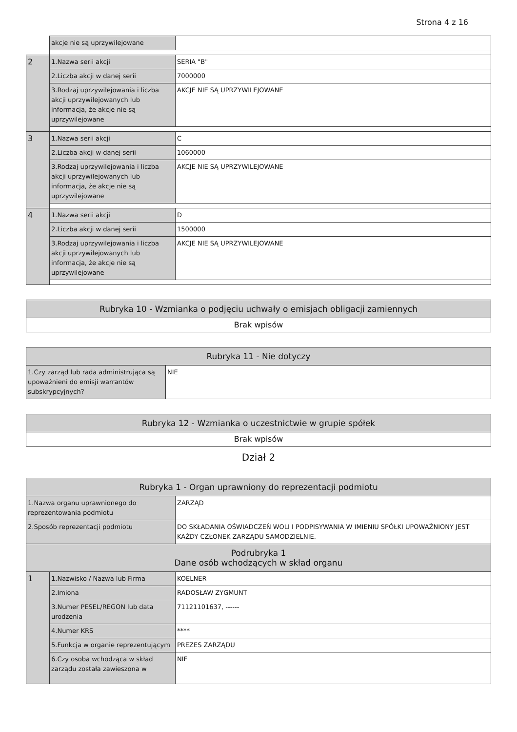Strona 4 z 16
| | akcje nie są uprzywilejowane | |
| 2 | 1.Nazwa serii akcji | SERIA "B" |
| | 2.Liczba akcji w danej serii | 7000000 |
| | 3.Rodzaj uprzywilejowania i liczba akcji uprzywilejowanych lub informacja, że akcje nie są uprzywilejowane | AKCJE NIE SĄ UPRZYWILEJOWANE |
| 3 | 1.Nazwa serii akcji | C |
| | 2.Liczba akcji w danej serii | 1060000 |
| | 3.Rodzaj uprzywilejowania i liczba akcji uprzywilejowanych lub informacja, że akcje nie są uprzywilejowane | AKCJE NIE SĄ UPRZYWILEJOWANE |
| 4 | 1.Nazwa serii akcji | D |
| | 2.Liczba akcji w danej serii | 1500000 |
| | 3.Rodzaj uprzywilejowania i liczba akcji uprzywilejowanych lub informacja, że akcje nie są uprzywilejowane | AKCJE NIE SĄ UPRZYWILEJOWANE |
| Rubryka 10 - Wzmianka o podjęciu uchwały o emisjach obligacji zamiennych |
| --- |
| Brak wpisów |
| Rubryka 11 - Nie dotyczy | |
| --- | --- |
| 1.Czy zarząd lub rada administrująca są upoważnieni do emisji warrantów subskrypcyjnych? | NIE |
| Rubryka 12 - Wzmianka o uczestnictwie w grupie spółek |
| --- |
| Brak wpisów |
Dział 2
| Rubryka 1 - Organ uprawniony do reprezentacji podmiotu | | |
| --- | --- | --- |
| 1.Nazwa organu uprawnionego do reprezentowania podmiotu | | ZARZĄD |
| 2.Sposób reprezentacji podmiotu | | DO SKŁADANIA OŚWIADCZEŃ WOLI I PODPISYWANIA W IMIENIU SPÓŁKI UPOWAŻNIONY JEST KAŻDY CZŁONEK ZARZĄDU SAMODZIELNIE. |
| Podrubryka 1 Dane osób wchodzących w skład organu | | |
| 1 | 1.Nazwisko / Nazwa lub Firma | KOELNER |
| | 2.Imiona | RADOSŁAW ZYGMUNT |
| | 3.Numer PESEL/REGON lub data urodzenia | 71121101637, ------ |
| | 4.Numer KRS | **** |
| | 5.Funkcja w organie reprezentującym | PREZES ZARZĄDU |
| | 6.Czy osoba wchodząca w skład zarządu została zawieszona w | NIE |